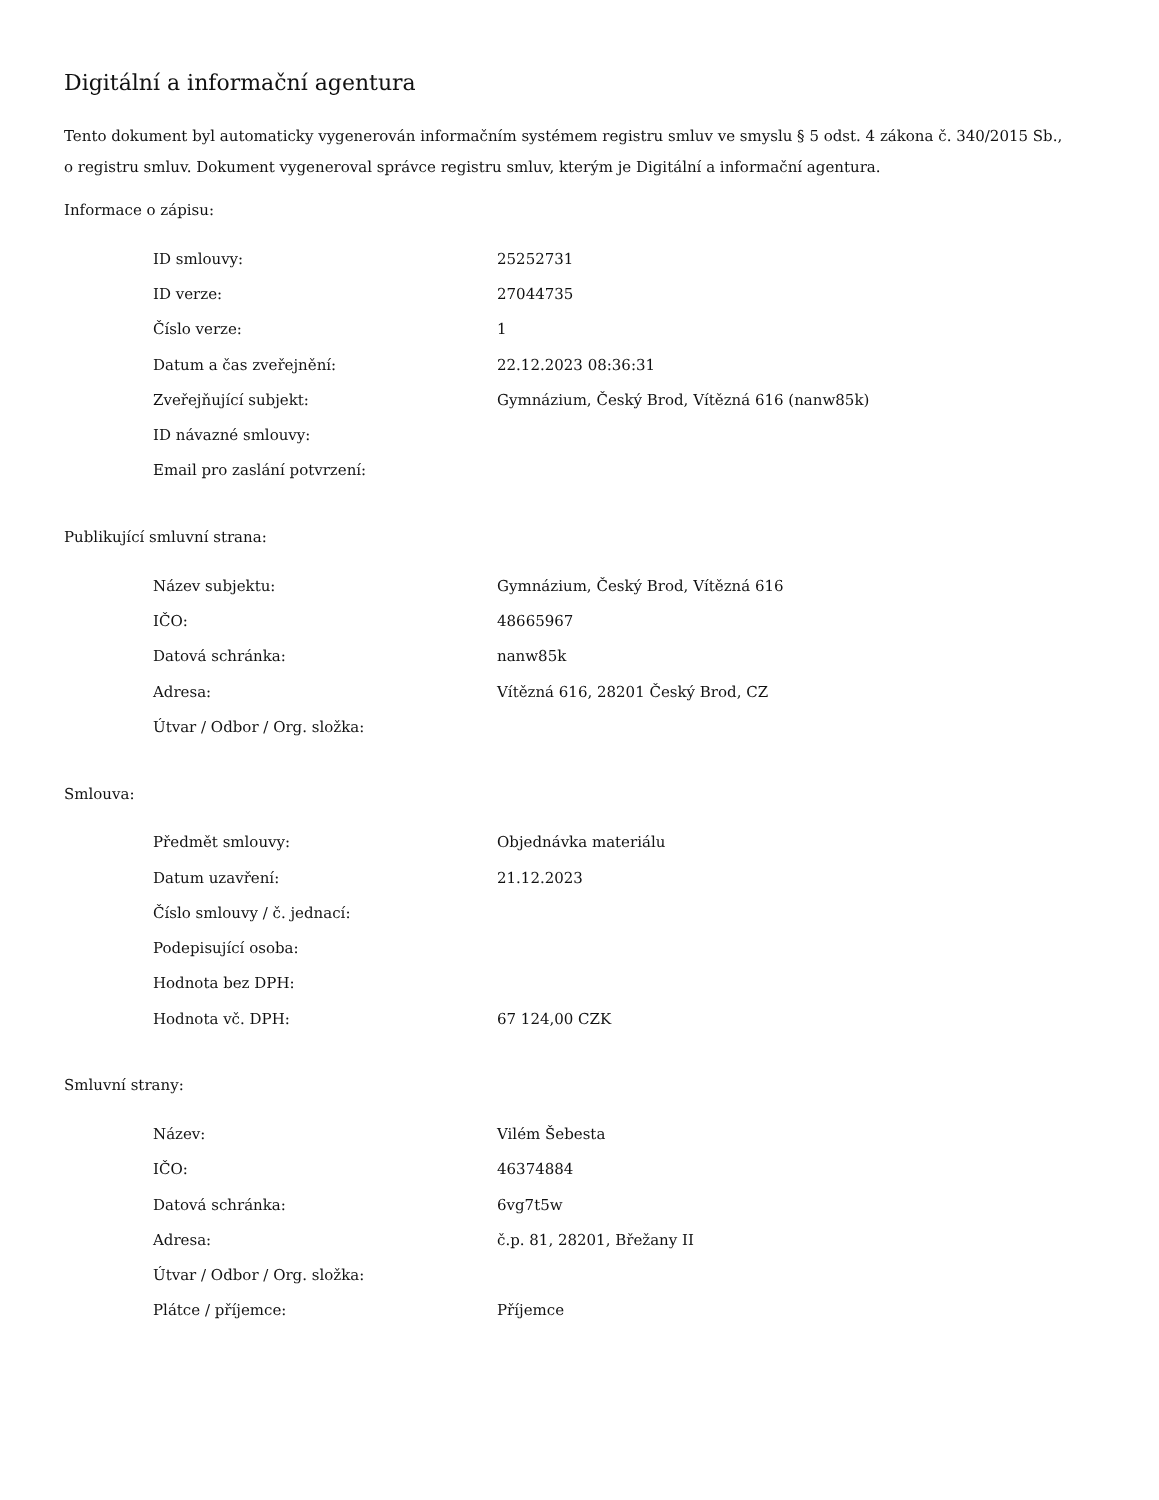Digitální a informační agentura
Tento dokument byl automaticky vygenerován informačním systémem registru smluv ve smyslu § 5 odst. 4 zákona č. 340/2015 Sb., o registru smluv. Dokument vygeneroval správce registru smluv, kterým je Digitální a informační agentura.
Informace o zápisu:
| ID smlouvy: | 25252731 |
| ID verze: | 27044735 |
| Číslo verze: | 1 |
| Datum a čas zveřejnění: | 22.12.2023 08:36:31 |
| Zveřejňující subjekt: | Gymnázium, Český Brod, Vítězná 616 (nanw85k) |
| ID návazné smlouvy: | |
| Email pro zaslání potvrzení: | |
Publikující smluvní strana:
| Název subjektu: | Gymnázium, Český Brod, Vítězná 616 |
| IČO: | 48665967 |
| Datová schránka: | nanw85k |
| Adresa: | Vítězná 616, 28201 Český Brod, CZ |
| Útvar / Odbor / Org. složka: | |
Smlouva:
| Předmět smlouvy: | Objednávka materiálu |
| Datum uzavření: | 21.12.2023 |
| Číslo smlouvy / č. jednací: | |
| Podepisující osoba: | |
| Hodnota bez DPH: | |
| Hodnota vč. DPH: | 67 124,00 CZK |
Smluvní strany:
| Název: | Vilém Šebesta |
| IČO: | 46374884 |
| Datová schránka: | 6vg7t5w |
| Adresa: | č.p. 81, 28201, Břežany II |
| Útvar / Odbor / Org. složka: | |
| Plátce / příjemce: | Příjemce |